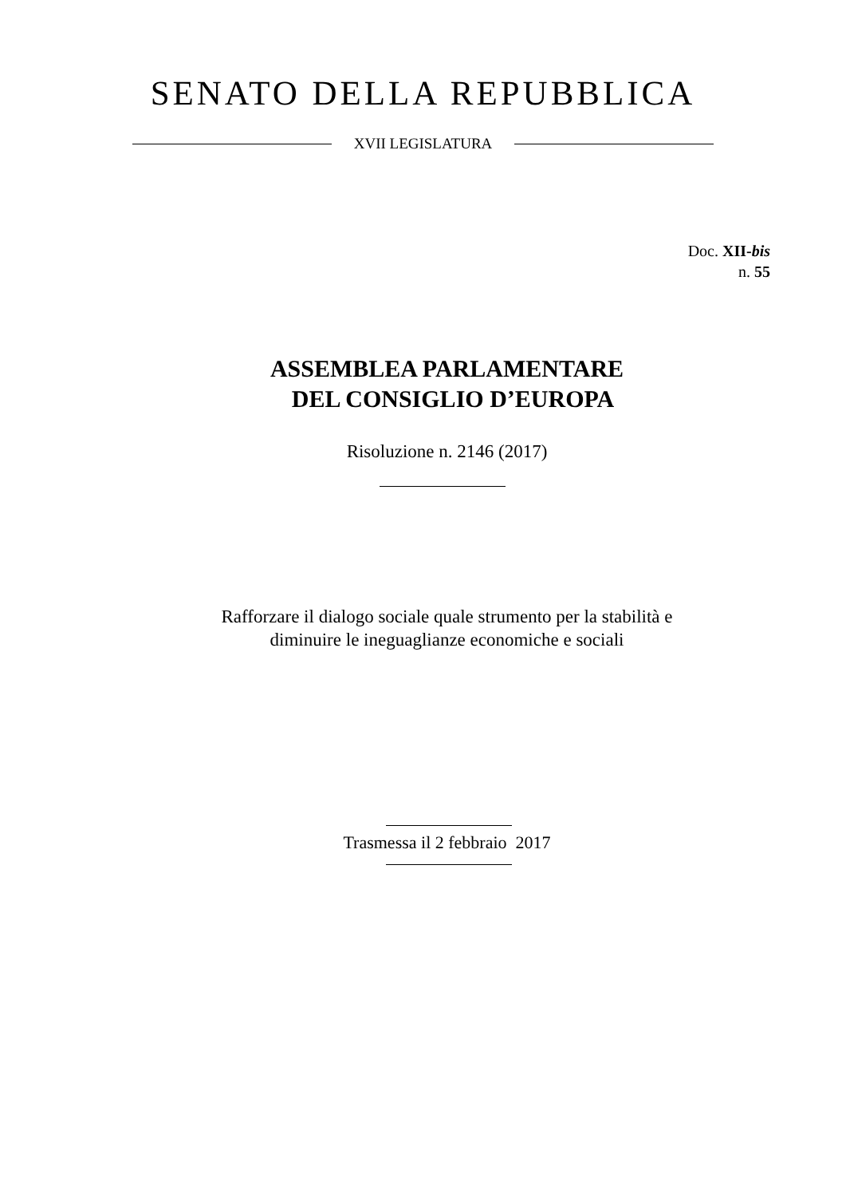SENATO DELLA REPUBBLICA
XVII LEGISLATURA
Doc. XII-bis
n. 55
ASSEMBLEA PARLAMENTARE
DEL CONSIGLIO D’EUROPA
Risoluzione n. 2146 (2017)
Rafforzare il dialogo sociale quale strumento per la stabilità e
diminuire le ineguaglianze economiche e sociali
Trasmessa il 2 febbraio 2017